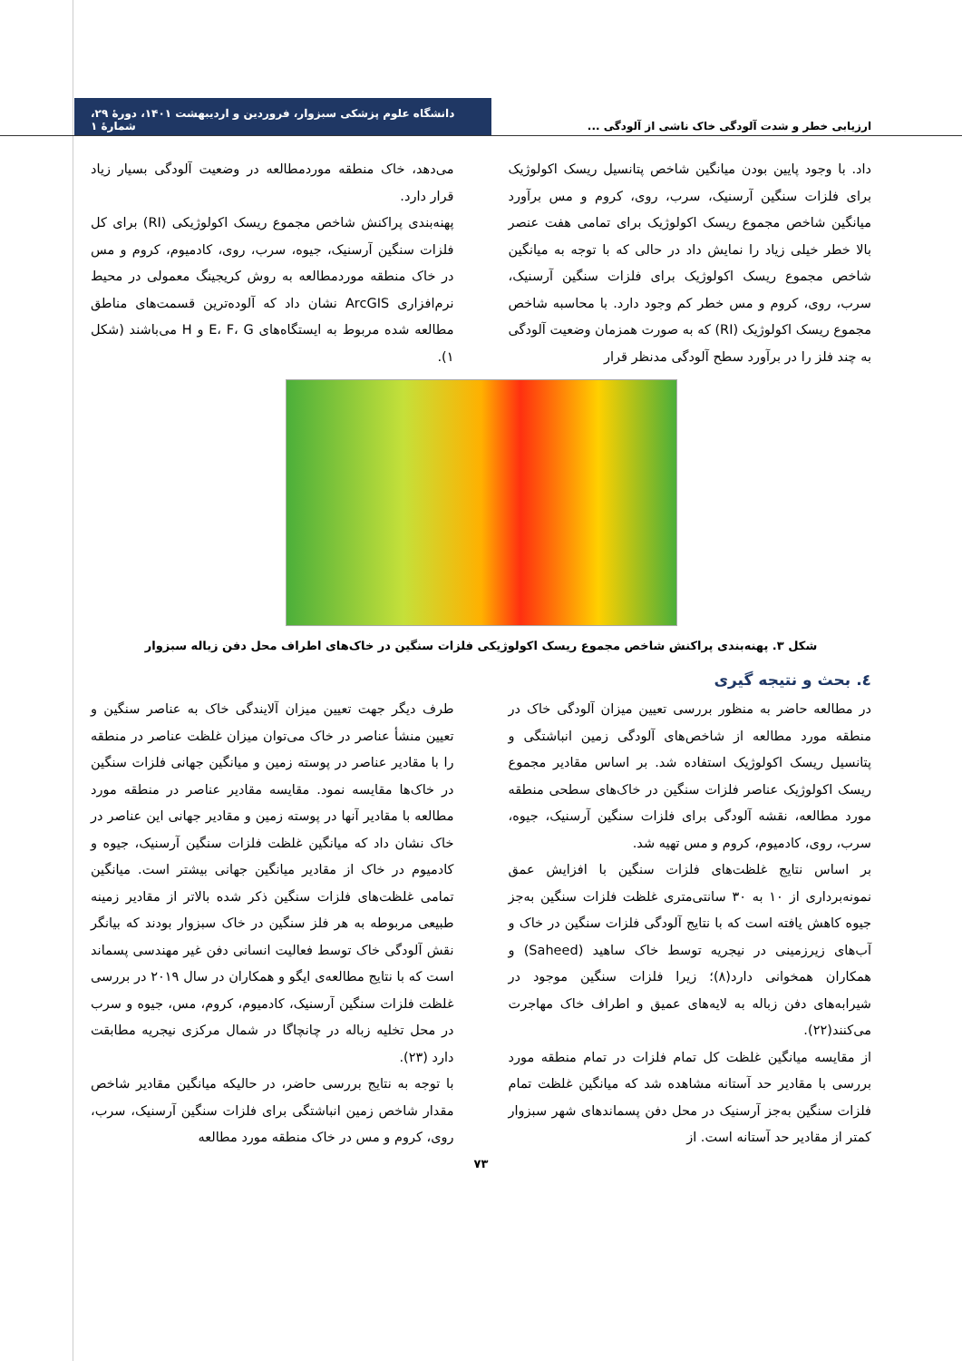ارزیابی خطر و شدت آلودگی خاک ناشی از آلودگی ... دانشگاه علوم پزشکی سبزوار، فروردین و اردیبهشت ۱۴۰۱، دورهٔ ۲۹، شمارهٔ ۱
داد. با وجود پایین بودن میانگین شاخص پتانسیل ریسک اکولوژیک برای فلزات سنگین آرسنیک، سرب، روی، کروم و مس برآورد میانگین شاخص مجموع ریسک اکولوژیک برای تمامی هفت عنصر بالا خطر خیلی زیاد را نمایش داد در حالی که با توجه به میانگین شاخص مجموع ریسک اکولوژیک برای فلزات سنگین آرسنیک، سرب، روی، کروم و مس خطر کم وجود دارد. با محاسبه شاخص مجموع ریسک اکولوژیک (RI) که به صورت همزمان وضعیت آلودگی به چند فلز را در برآورد سطح آلودگی مدنظر قرار
می‌دهد، خاک منطقه موردمطالعه در وضعیت آلودگی بسیار زیاد قرار دارد.
پهنه‌بندی پراکنش شاخص مجموع ریسک اکولوژیکی (RI) برای کل فلزات سنگین آرسنیک، جیوه، سرب، روی، کادمیوم، کروم و مس در خاک منطقه موردمطالعه به روش کریجینگ معمولی در محیط نرم‌افزاری ArcGIS نشان داد که آلوده‌ترین قسمت‌های مناطق مطالعه شده مربوط به ایستگاه‌های E، F، G و H می‌باشند (شکل ۱).
شکل ۳. پهنه‌بندی پراکنش شاخص مجموع ریسک اکولوژیکی فلزات سنگین در خاک‌های اطراف محل دفن زباله سبزوار
٤. بحث و نتیجه گیری
در مطالعه حاضر به منظور بررسی تعیین میزان آلودگی خاک در منطقه مورد مطالعه از شاخص‌های آلودگی زمین انباشتگی و پتانسیل ریسک اکولوژیک استفاده شد. بر اساس مقادیر مجموع ریسک اکولوژیک عناصر فلزات سنگین در خاک‌های سطحی منطقه مورد مطالعه، نقشه آلودگی برای فلزات سنگین آرسنیک، جیوه، سرب، روی، کادمیوم، کروم و مس تهیه شد.
بر اساس نتایج غلظت‌های فلزات سنگین با افزایش عمق نمونه‌برداری از ۱۰ به ۳۰ سانتی‌متری غلظت فلزات سنگین به‌جز جیوه کاهش یافته است که با نتایج آلودگی فلزات سنگین در خاک و آب‌های زیرزمینی در نیجریه توسط خاک ساهید (Saheed) و همکاران همخوانی دارد(۸)؛ زیرا فلزات سنگین موجود در شیرابه‌های دفن زباله به لایه‌های عمیق و اطراف خاک مهاجرت می‌کنند(۲۲).
از مقایسه میانگین غلظت کل تمام فلزات در تمام منطقه مورد بررسی با مقادیر حد آستانه مشاهده شد که میانگین غلظت تمام فلزات سنگین به‌جز آرسنیک در محل دفن پسماندهای شهر سبزوار کمتر از مقادیر حد آستانه است. از
طرف دیگر جهت تعیین میزان آلایندگی خاک به عناصر سنگین و تعیین منشأ عناصر در خاک می‌توان میزان غلظت عناصر در منطقه را با مقادیر عناصر در پوسته زمین و میانگین جهانی فلزات سنگین در خاک‌ها مقایسه نمود. مقایسه مقادیر عناصر در منطقه مورد مطالعه با مقادیر آنها در پوسته زمین و مقادیر جهانی این عناصر در خاک نشان داد که میانگین غلظت فلزات سنگین آرسنیک، جیوه و کادمیوم در خاک از مقادیر میانگین جهانی بیشتر است. میانگین تمامی غلظت‌های فلزات سنگین ذکر شده بالاتر از مقادیر زمینه طبیعی مربوطه به هر فلز سنگین در خاک سبزوار بودند که بیانگر نقش آلودگی خاک توسط فعالیت انسانی دفن غیر مهندسی پسماند است که با نتایج مطالعه‌ی ایگو و همکاران در سال ۲۰۱۹ در بررسی غلظت فلزات سنگین آرسنیک، کادمیوم، کروم، مس، جیوه و سرب در محل تخلیه زباله در چانچاگا در شمال مرکزی نیجریه مطابقت دارد (۲۳).
با توجه به نتایج بررسی حاضر، در حالیکه میانگین مقادیر شاخص مقدار شاخص زمین انباشتگی برای فلزات سنگین آرسنیک، سرب، روی، کروم و مس در خاک منطقه مورد مطالعه
۷۳